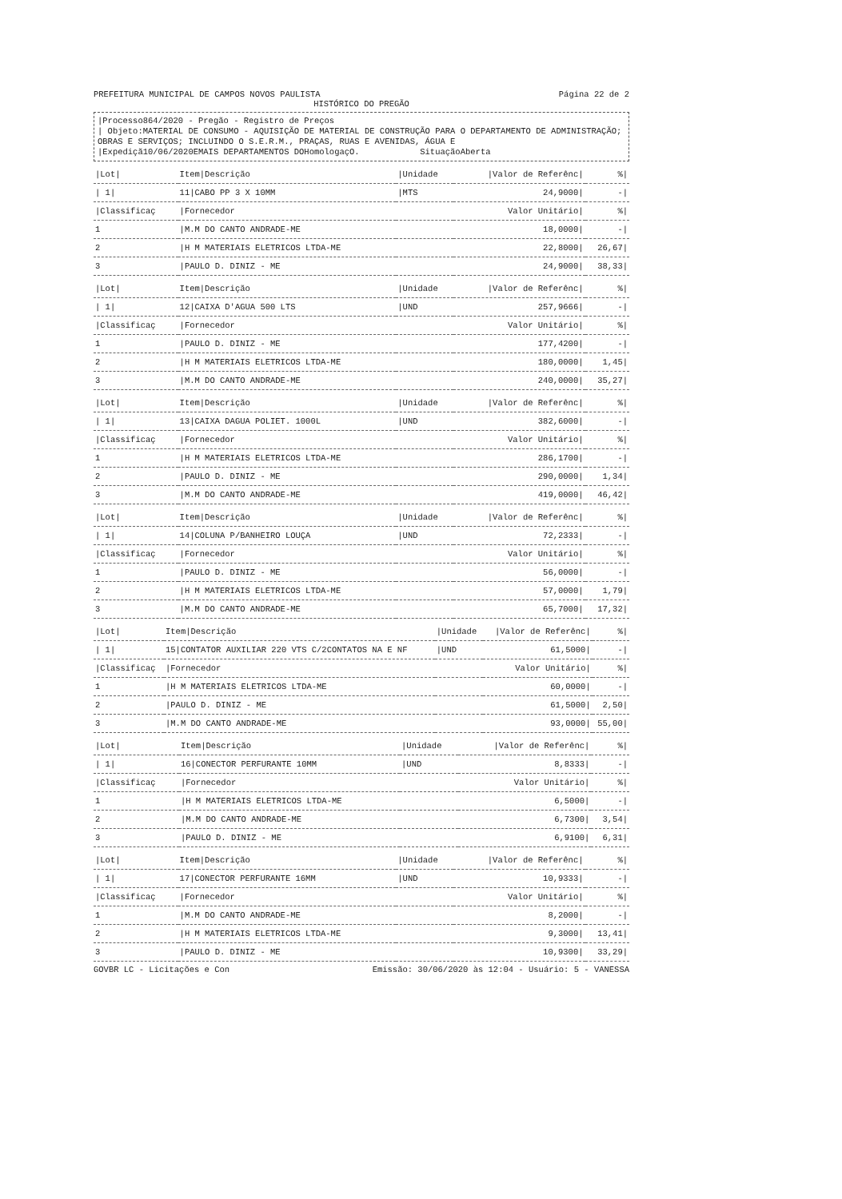PREFEITURA MUNICIPAL DE CAMPOS NOVOS PAULISTA Página 22 de 2
HISTÓRICO DO PREGÃO
|Processo864/2020 - Pregão - Registro de Preços
| Objeto:MATERIAL DE CONSUMO - AQUISIÇÃO DE MATERIAL DE CONSTRUÇÃO PARA O DEPARTAMENTO DE ADMINISTRAÇÃO; OBRAS E SERVIÇOS; INCLUINDO O S.E.R.M., PRAÇAS, RUAS E AVENIDAS, ÁGUA E
|Expediçã10/06/2020EMAIS DEPARTAMENTOS DOHomologaçO. SituaçãoAberta
| /Lot/ | Item/Descrição | /Unidade | /Valor de Referênc/ | %/ |
| --- | --- | --- | --- | --- |
| / 1/ | 11/CABO PP 3 X 10MM | /MTS | 24,9000/ | -/ |
| /Classificaç | /Fornecedor | | Valor Unitário/ | %/ |
| 1 | /M.M DO CANTO ANDRADE-ME | | 18,0000/ | -/ |
| 2 | /H M MATERIAIS ELETRICOS LTDA-ME | | 22,8000/ | 26,67/ |
| 3 | /PAULO D. DINIZ - ME | | 24,9000/ | 38,33/ |
| /Lot/ | Item/Descrição | /Unidade | /Valor de Referênc/ | %/ |
| --- | --- | --- | --- | --- |
| / 1/ | 12/CAIXA D'AGUA 500 LTS | /UND | 257,9666/ | -/ |
| /Classificaç | /Fornecedor | | Valor Unitário/ | %/ |
| 1 | /PAULO D. DINIZ - ME | | 177,4200/ | -/ |
| 2 | /H M MATERIAIS ELETRICOS LTDA-ME | | 180,0000/ | 1,45/ |
| 3 | /M.M DO CANTO ANDRADE-ME | | 240,0000/ | 35,27/ |
| /Lot/ | Item/Descrição | /Unidade | /Valor de Referênc/ | %/ |
| --- | --- | --- | --- | --- |
| / 1/ | 13/CAIXA DAGUA POLIET. 1000L | /UND | 382,6000/ | -/ |
| /Classificaç | /Fornecedor | | Valor Unitário/ | %/ |
| 1 | /H M MATERIAIS ELETRICOS LTDA-ME | | 286,1700/ | -/ |
| 2 | /PAULO D. DINIZ - ME | | 290,0000/ | 1,34/ |
| 3 | /M.M DO CANTO ANDRADE-ME | | 419,0000/ | 46,42/ |
| /Lot/ | Item/Descrição | /Unidade | /Valor de Referênc/ | %/ |
| --- | --- | --- | --- | --- |
| / 1/ | 14/COLUNA P/BANHEIRO LOUÇA | /UND | 72,2333/ | -/ |
| /Classificaç | /Fornecedor | | Valor Unitário/ | %/ |
| 1 | /PAULO D. DINIZ - ME | | 56,0000/ | -/ |
| 2 | /H M MATERIAIS ELETRICOS LTDA-ME | | 57,0000/ | 1,79/ |
| 3 | /M.M DO CANTO ANDRADE-ME | | 65,7000/ | 17,32/ |
| /Lot/ | Item/Descrição | /Unidade | /Valor de Referênc/ | %/ |
| --- | --- | --- | --- | --- |
| / 1/ | 15/CONTATOR AUXILIAR 220 VTS C/2CONTATOS NA E NF | /UND | 61,5000/ | -/ |
| /Classificaç | /Fornecedor | | Valor Unitário/ | %/ |
| 1 | /H M MATERIAIS ELETRICOS LTDA-ME | | 60,0000/ | -/ |
| 2 | /PAULO D. DINIZ - ME | | 61,5000/ | 2,50/ |
| 3 | /M.M DO CANTO ANDRADE-ME | | 93,0000/ | 55,00/ |
| /Lot/ | Item/Descrição | /Unidade | /Valor de Referênc/ | %/ |
| --- | --- | --- | --- | --- |
| / 1/ | 16/CONECTOR PERFURANTE 10MM | /UND | 8,8333/ | -/ |
| /Classificaç | /Fornecedor | | Valor Unitário/ | %/ |
| 1 | /H M MATERIAIS ELETRICOS LTDA-ME | | 6,5000/ | -/ |
| 2 | /M.M DO CANTO ANDRADE-ME | | 6,7300/ | 3,54/ |
| 3 | /PAULO D. DINIZ - ME | | 6,9100/ | 6,31/ |
| /Lot/ | Item/Descrição | /Unidade | /Valor de Referênc/ | %/ |
| --- | --- | --- | --- | --- |
| / 1/ | 17/CONECTOR PERFURANTE 16MM | /UND | 10,9333/ | -/ |
| /Classificaç | /Fornecedor | | Valor Unitário/ | %/ |
| 1 | /M.M DO CANTO ANDRADE-ME | | 8,2000/ | -/ |
| 2 | /H M MATERIAIS ELETRICOS LTDA-ME | | 9,3000/ | 13,41/ |
| 3 | /PAULO D. DINIZ - ME | | 10,9300/ | 33,29/ |
GOVBR LC - Licitações e Con Emissão: 30/06/2020 às 12:04 - Usuário: 5 - VANESSA